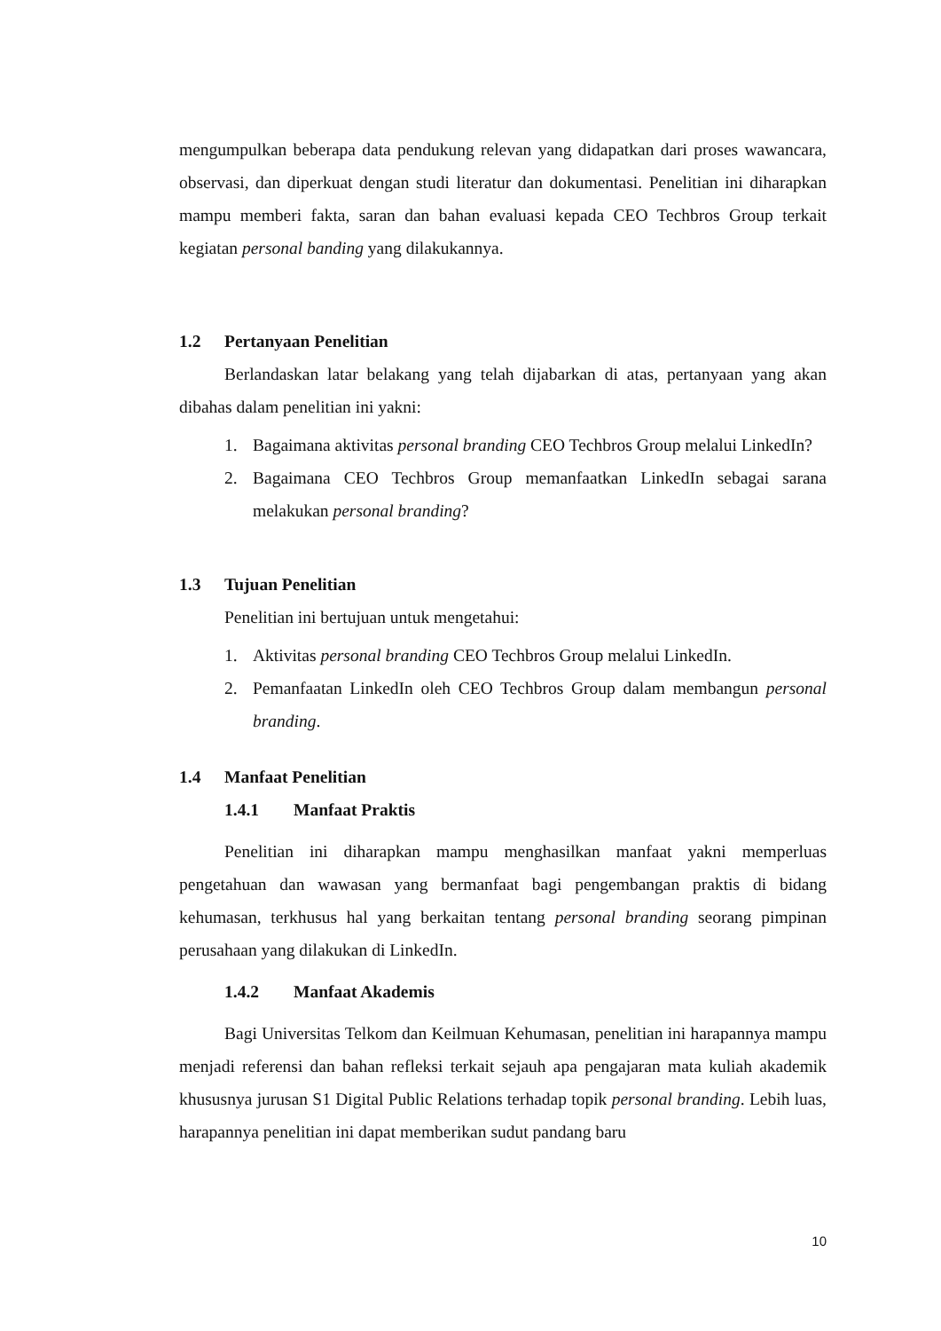mengumpulkan beberapa data pendukung relevan yang didapatkan dari proses wawancara, observasi, dan diperkuat dengan studi literatur dan dokumentasi. Penelitian ini diharapkan mampu memberi fakta, saran dan bahan evaluasi kepada CEO Techbros Group terkait kegiatan personal banding yang dilakukannya.
1.2 Pertanyaan Penelitian
Berlandaskan latar belakang yang telah dijabarkan di atas, pertanyaan yang akan dibahas dalam penelitian ini yakni:
1. Bagaimana aktivitas personal branding CEO Techbros Group melalui LinkedIn?
2. Bagaimana CEO Techbros Group memanfaatkan LinkedIn sebagai sarana melakukan personal branding?
1.3 Tujuan Penelitian
Penelitian ini bertujuan untuk mengetahui:
1. Aktivitas personal branding CEO Techbros Group melalui LinkedIn.
2. Pemanfaatan LinkedIn oleh CEO Techbros Group dalam membangun personal branding.
1.4 Manfaat Penelitian
1.4.1 Manfaat Praktis
Penelitian ini diharapkan mampu menghasilkan manfaat yakni memperluas pengetahuan dan wawasan yang bermanfaat bagi pengembangan praktis di bidang kehumasan, terkhusus hal yang berkaitan tentang personal branding seorang pimpinan perusahaan yang dilakukan di LinkedIn.
1.4.2 Manfaat Akademis
Bagi Universitas Telkom dan Keilmuan Kehumasan, penelitian ini harapannya mampu menjadi referensi dan bahan refleksi terkait sejauh apa pengajaran mata kuliah akademik khususnya jurusan S1 Digital Public Relations terhadap topik personal branding. Lebih luas, harapannya penelitian ini dapat memberikan sudut pandang baru
10